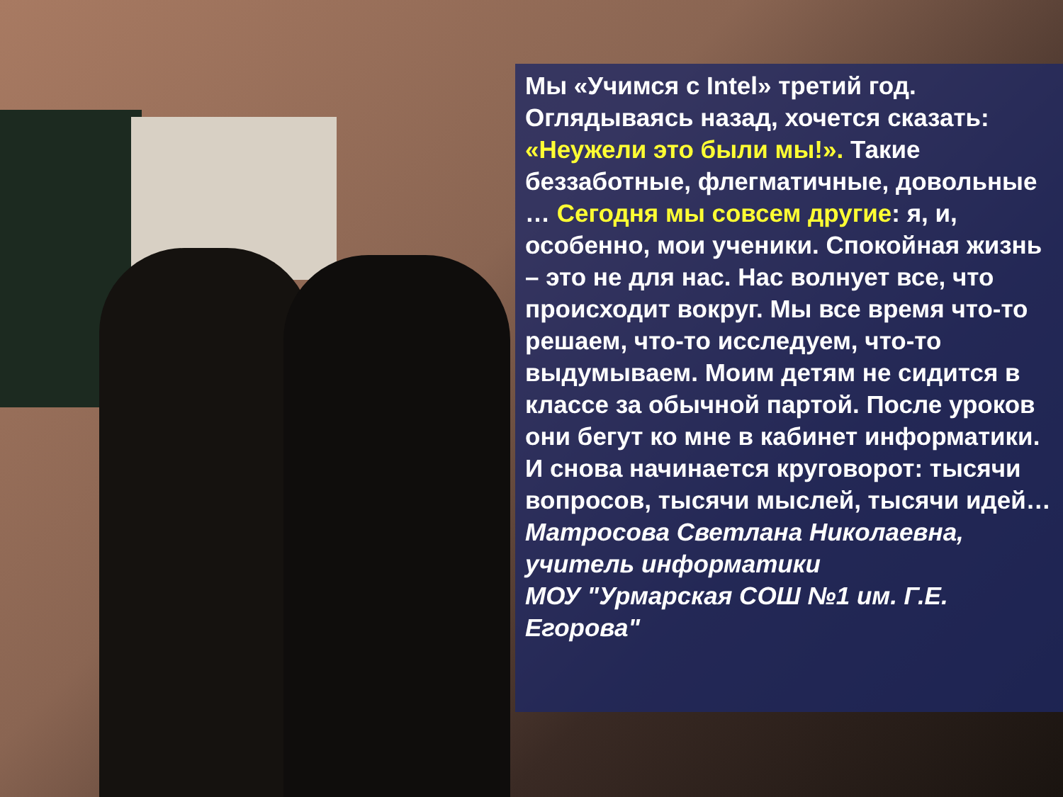Мы «Учимся с Intel» третий год. Оглядываясь назад, хочется сказать: «Неужели это были мы!». Такие беззаботные, флегматичные, довольные … Сегодня мы совсем другие: я, и, особенно, мои ученики. Спокойная жизнь – это не для нас. Нас волнует все, что происходит вокруг. Мы все время что-то решаем, что-то исследуем, что-то выдумываем. Моим детям не сидится в классе за обычной партой. После уроков они бегут ко мне в кабинет информатики.
И снова начинается круговорот: тысячи вопросов, тысячи мыслей, тысячи идей…
Матросова Светлана Николаевна, учитель информатики
МОУ "Урмарская СОШ №1 им. Г.Е. Егорова"